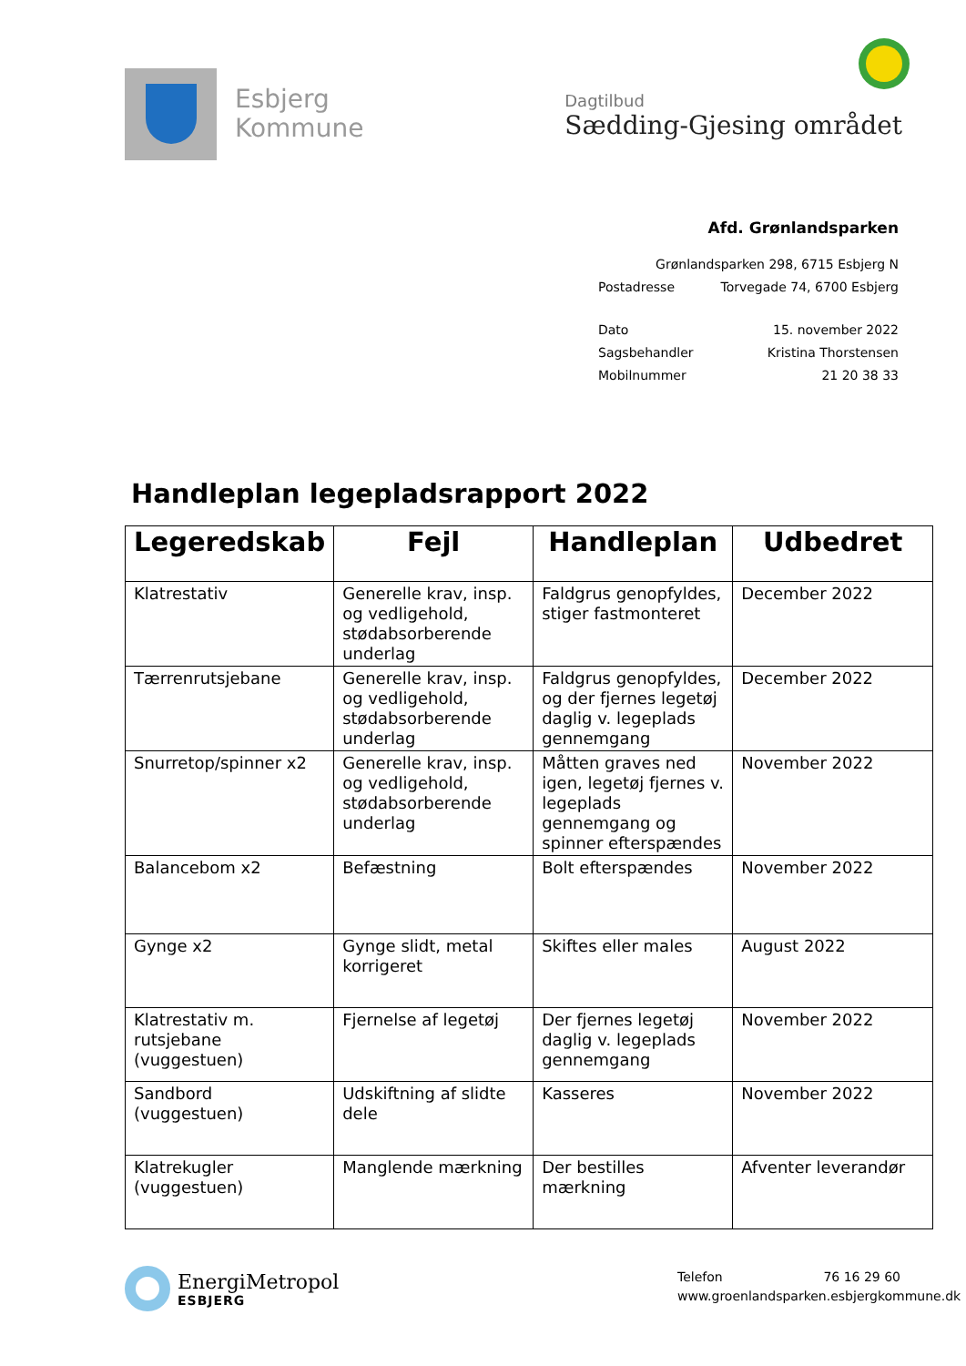Esbjerg
Kommune
Dagtilbud
Sædding-Gjesing området
Afd. Grønlandsparken
Grønlandsparken 298, 6715 Esbjerg N
Postadresse Torvegade 74, 6700 Esbjerg
Dato 15. november 2022
Sagsbehandler Kristina Thorstensen
Mobilnummer 21 20 38 33
Handleplan legepladsrapport 2022
| Legeredskab | Fejl | Handleplan | Udbedret |
| --- | --- | --- | --- |
| Klatrestativ | Generelle krav, insp. og vedligehold, stødabsorberende underlag | Faldgrus genopfyldes, stiger fastmonteret | December 2022 |
| Tærrenrutsjebane | Generelle krav, insp. og vedligehold, stødabsorberende underlag | Faldgrus genopfyldes, og der fjernes legetøj daglig v. legeplads gennemgang | December 2022 |
| Snurretop/spinner x2 | Generelle krav, insp. og vedligehold, stødabsorberende underlag | Måtten graves ned igen, legetøj fjernes v. legeplads gennemgang og spinner efterspændes | November 2022 |
| Balancebom x2 | Befæstning | Bolt efterspændes | November 2022 |
| Gynge x2 | Gynge slidt, metal korrigeret | Skiftes eller males | August 2022 |
| Klatrestativ m. rutsjebane (vuggestuen) | Fjernelse af legetøj | Der fjernes legetøj daglig v. legeplads gennemgang | November 2022 |
| Sandbord (vuggestuen) | Udskiftning af slidte dele | Kasseres | November 2022 |
| Klatrekugler (vuggestuen) | Manglende mærkning | Der bestilles mærkning | Afventer leverandør |
EnergiMetropol
ESBJERG
Telefon 76 16 29 60
www.groenlandsparken.esbjergkommune.dk